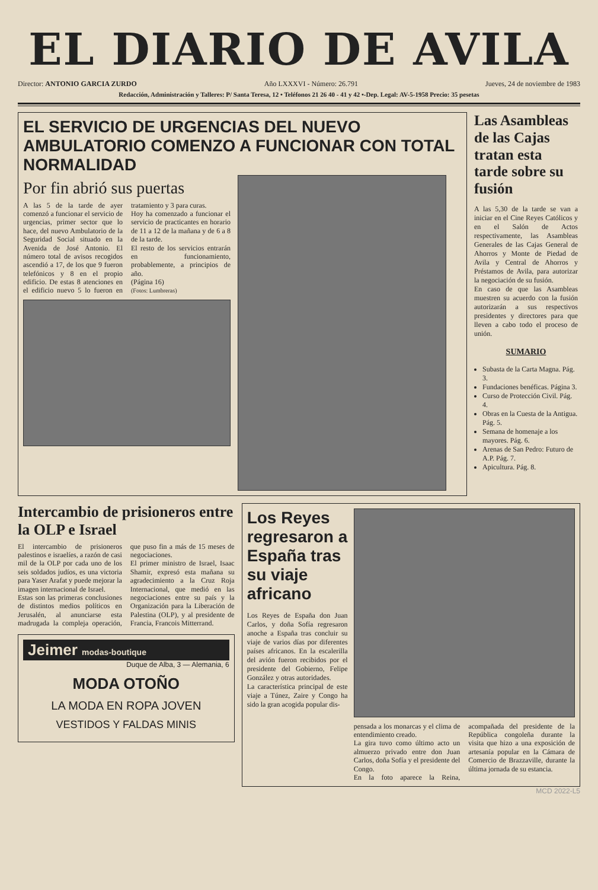EL DIARIO DE AVILA
Director: ANTONIO GARCIA ZURDO Año LXXXVI - Número: 26.791 Jueves, 24 de noviembre de 1983
Redacción, Administración y Talleres: P/ Santa Teresa, 12 • Teléfonos 21 26 40 - 41 y 42 •-Dep. Legal: AV-5-1958 Precio: 35 pesetas
EL SERVICIO DE URGENCIAS DEL NUEVO AMBULATORIO COMENZO A FUNCIONAR CON TOTAL NORMALIDAD
Por fin abrió sus puertas
A las 5 de la tarde de ayer comenzó a funcionar el servicio de urgencias, primer sector que lo hace, del nuevo Ambulatorio de la Seguridad Social situado en la Avenida de José Antonio. El número total de avisos recogidos ascendió a 17, de los que 9 fueron telefónicos y 8 en el propio edificio. De estas 8 atenciones en el edificio nuevo 5 lo fueron en tratamiento y 3 para curas.
Hoy ha comenzado a funcionar el servicio de practicantes en horario de 11 a 12 de la mañana y de 6 a 8 de la tarde.
El resto de los servicios entrarán en funcionamiento, probablemente, a principios de año.
(Página 16)
(Fotos: Lumbreras)
Las Asambleas de las Cajas tratan esta tarde sobre su fusión
A las 5,30 de la tarde se van a iniciar en el Cine Reyes Católicos y en el Salón de Actos respectivamente, las Asambleas Generales de las Cajas General de Ahorros y Monte de Piedad de Avila y Central de Ahorros y Préstamos de Avila, para autorizar la negociación de su fusión.
En caso de que las Asambleas muestren su acuerdo con la fusión autorizarán a sus respectivos presidentes y directores para que lleven a cabo todo el proceso de unión.
SUMARIO
Subasta de la Carta Magna. Pág. 3.
Fundaciones benéficas. Página 3.
Curso de Protección Civil. Pág. 4.
Obras en la Cuesta de la Antigua. Pág. 5.
Semana de homenaje a los mayores. Pág. 6.
Arenas de San Pedro: Futuro de A.P. Pág. 7.
Apicultura. Pág. 8.
Intercambio de prisioneros entre la OLP e Israel
El intercambio de prisioneros palestinos e israelíes, a razón de casi mil de la OLP por cada uno de los seis soldados judíos, es una victoria para Yaser Arafat y puede mejorar la imagen internacional de Israel.
Estas son las primeras conclusiones de distintos medios políticos en Jerusalén, al anunciarse esta madrugada la compleja operación, que puso fin a más de 15 meses de negociaciones.
El primer ministro de Israel, Isaac Shamir, expresó esta mañana su agradecimiento a la Cruz Roja Internacional, que medió en las negociaciones entre su país y la Organización para la Liberación de Palestina (OLP), y al presidente de Francia, Francois Mitterrand.
Jeimer modas-boutique
Duque de Alba, 3 — Alemania, 6
MODA OTOÑO
LA MODA EN ROPA JOVEN
VESTIDOS Y FALDAS MINIS
Los Reyes regresaron a España tras su viaje africano
Los Reyes de España don Juan Carlos, y doña Sofía regresaron anoche a España tras concluir su viaje de varios días por diferentes países africanos. En la escalerilla del avión fueron recibidos por el presidente del Gobierno, Felipe González y otras autoridades.
La característica principal de este viaje a Túnez, Zaire y Congo ha sido la gran acogida popular dis-
pensada a los monarcas y el clima de entendimiento creado.
La gira tuvo como último acto un almuerzo privado entre don Juan Carlos, doña Sofía y el presidente del Congo.
En la foto aparece la Reina, acompañada del presidente de la República congoleña durante la visita que hizo a una exposición de artesanía popular en la Cámara de Comercio de Brazzaville, durante la última jornada de su estancia.
MCD 2022-L5